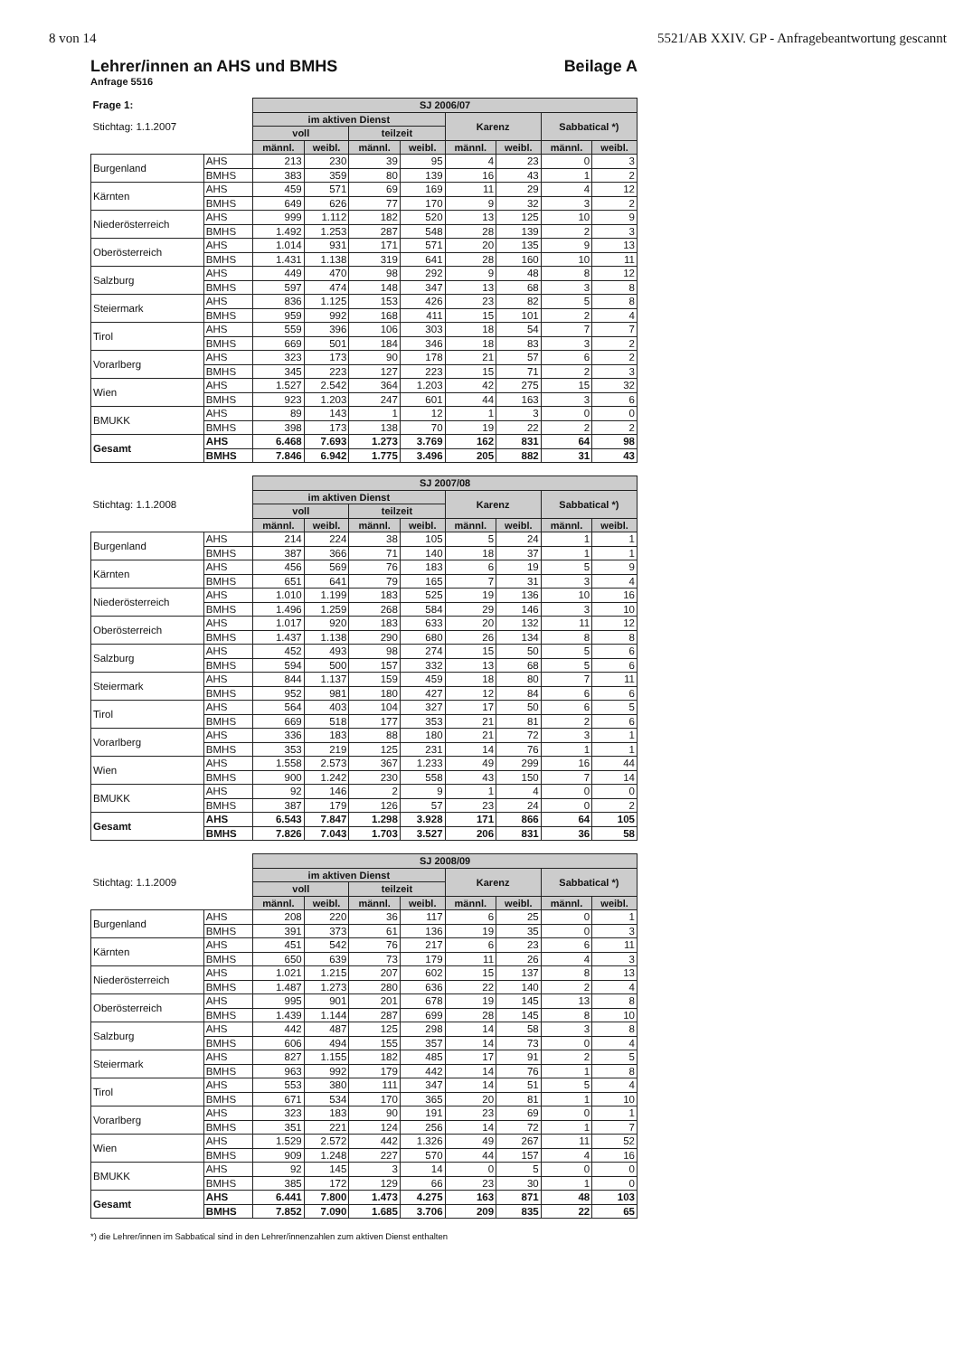8 von 14 5521/AB XXIV. GP - Anfragebeantwortung gescannt
Lehrer/innen an AHS und BMHS Beilage A
Anfrage 5516
| Frage 1: | | SJ 2006/07 | | | | | | | |
| Stichtag: 1.1.2007 | | im aktiven Dienst | | | | Karenz | | Sabbatical *) | |
| | | voll | | teilzeit | | | | | |
| | | männl. | weibl. | männl. | weibl. | männl. | weibl. | männl. | weibl. |
| Burgenland | AHS | 213 | 230 | 39 | 95 | 4 | 23 | 0 | 3 |
| | BMHS | 383 | 359 | 80 | 139 | 16 | 43 | 1 | 2 |
| Kärnten | AHS | 459 | 571 | 69 | 169 | 11 | 29 | 4 | 12 |
| | BMHS | 649 | 626 | 77 | 170 | 9 | 32 | 3 | 2 |
| Niederösterreich | AHS | 999 | 1.112 | 182 | 520 | 13 | 125 | 10 | 9 |
| | BMHS | 1.492 | 1.253 | 287 | 548 | 28 | 139 | 2 | 3 |
| Oberösterreich | AHS | 1.014 | 931 | 171 | 571 | 20 | 135 | 9 | 13 |
| | BMHS | 1.431 | 1.138 | 319 | 641 | 28 | 160 | 10 | 11 |
| Salzburg | AHS | 449 | 470 | 98 | 292 | 9 | 48 | 8 | 12 |
| | BMHS | 597 | 474 | 148 | 347 | 13 | 68 | 3 | 8 |
| Steiermark | AHS | 836 | 1.125 | 153 | 426 | 23 | 82 | 5 | 8 |
| | BMHS | 959 | 992 | 168 | 411 | 15 | 101 | 2 | 4 |
| Tirol | AHS | 559 | 396 | 106 | 303 | 18 | 54 | 7 | 7 |
| | BMHS | 669 | 501 | 184 | 346 | 18 | 83 | 3 | 2 |
| Vorarlberg | AHS | 323 | 173 | 90 | 178 | 21 | 57 | 6 | 2 |
| | BMHS | 345 | 223 | 127 | 223 | 15 | 71 | 2 | 3 |
| Wien | AHS | 1.527 | 2.542 | 364 | 1.203 | 42 | 275 | 15 | 32 |
| | BMHS | 923 | 1.203 | 247 | 601 | 44 | 163 | 3 | 6 |
| BMUKK | AHS | 89 | 143 | 1 | 12 | 1 | 3 | 0 | 0 |
| | BMHS | 398 | 173 | 138 | 70 | 19 | 22 | 2 | 2 |
| Gesamt | AHS | 6.468 | 7.693 | 1.273 | 3.769 | 162 | 831 | 64 | 98 |
| | BMHS | 7.846 | 6.942 | 1.775 | 3.496 | 205 | 882 | 31 | 43 |
| | | SJ 2007/08 | | | | | | | |
| Stichtag: 1.1.2008 | | im aktiven Dienst | | | | Karenz | | Sabbatical *) | |
| | | voll | | teilzeit | | | | | |
| | | männl. | weibl. | männl. | weibl. | männl. | weibl. | männl. | weibl. |
| Burgenland | AHS | 214 | 224 | 38 | 105 | 5 | 24 | 1 | 1 |
| | BMHS | 387 | 366 | 71 | 140 | 18 | 37 | 1 | 1 |
| Kärnten | AHS | 456 | 569 | 76 | 183 | 6 | 19 | 5 | 9 |
| | BMHS | 651 | 641 | 79 | 165 | 7 | 31 | 3 | 4 |
| Niederösterreich | AHS | 1.010 | 1.199 | 183 | 525 | 19 | 136 | 10 | 16 |
| | BMHS | 1.496 | 1.259 | 268 | 584 | 29 | 146 | 3 | 10 |
| Oberösterreich | AHS | 1.017 | 920 | 183 | 633 | 20 | 132 | 11 | 12 |
| | BMHS | 1.437 | 1.138 | 290 | 680 | 26 | 134 | 8 | 8 |
| Salzburg | AHS | 452 | 493 | 98 | 274 | 15 | 50 | 5 | 6 |
| | BMHS | 594 | 500 | 157 | 332 | 13 | 68 | 5 | 6 |
| Steiermark | AHS | 844 | 1.137 | 159 | 459 | 18 | 80 | 7 | 11 |
| | BMHS | 952 | 981 | 180 | 427 | 12 | 84 | 6 | 6 |
| Tirol | AHS | 564 | 403 | 104 | 327 | 17 | 50 | 6 | 5 |
| | BMHS | 669 | 518 | 177 | 353 | 21 | 81 | 2 | 6 |
| Vorarlberg | AHS | 336 | 183 | 88 | 180 | 21 | 72 | 3 | 1 |
| | BMHS | 353 | 219 | 125 | 231 | 14 | 76 | 1 | 1 |
| Wien | AHS | 1.558 | 2.573 | 367 | 1.233 | 49 | 299 | 16 | 44 |
| | BMHS | 900 | 1.242 | 230 | 558 | 43 | 150 | 7 | 14 |
| BMUKK | AHS | 92 | 146 | 2 | 9 | 1 | 4 | 0 | 0 |
| | BMHS | 387 | 179 | 126 | 57 | 23 | 24 | 0 | 2 |
| Gesamt | AHS | 6.543 | 7.847 | 1.298 | 3.928 | 171 | 866 | 64 | 105 |
| | BMHS | 7.826 | 7.043 | 1.703 | 3.527 | 206 | 831 | 36 | 58 |
| | | SJ 2008/09 | | | | | | | |
| Stichtag: 1.1.2009 | | im aktiven Dienst | | | | Karenz | | Sabbatical *) | |
| | | voll | | teilzeit | | | | | |
| | | männl. | weibl. | männl. | weibl. | männl. | weibl. | männl. | weibl. |
| Burgenland | AHS | 208 | 220 | 36 | 117 | 6 | 25 | 0 | 1 |
| | BMHS | 391 | 373 | 61 | 136 | 19 | 35 | 0 | 3 |
| Kärnten | AHS | 451 | 542 | 76 | 217 | 6 | 23 | 6 | 11 |
| | BMHS | 650 | 639 | 73 | 179 | 11 | 26 | 4 | 3 |
| Niederösterreich | AHS | 1.021 | 1.215 | 207 | 602 | 15 | 137 | 8 | 13 |
| | BMHS | 1.487 | 1.273 | 280 | 636 | 22 | 140 | 2 | 4 |
| Oberösterreich | AHS | 995 | 901 | 201 | 678 | 19 | 145 | 13 | 8 |
| | BMHS | 1.439 | 1.144 | 287 | 699 | 28 | 145 | 8 | 10 |
| Salzburg | AHS | 442 | 487 | 125 | 298 | 14 | 58 | 3 | 8 |
| | BMHS | 606 | 494 | 155 | 357 | 14 | 73 | 0 | 4 |
| Steiermark | AHS | 827 | 1.155 | 182 | 485 | 17 | 91 | 2 | 5 |
| | BMHS | 963 | 992 | 179 | 442 | 14 | 76 | 1 | 8 |
| Tirol | AHS | 553 | 380 | 111 | 347 | 14 | 51 | 5 | 4 |
| | BMHS | 671 | 534 | 170 | 365 | 20 | 81 | 1 | 10 |
| Vorarlberg | AHS | 323 | 183 | 90 | 191 | 23 | 69 | 0 | 1 |
| | BMHS | 351 | 221 | 124 | 256 | 14 | 72 | 1 | 7 |
| Wien | AHS | 1.529 | 2.572 | 442 | 1.326 | 49 | 267 | 11 | 52 |
| | BMHS | 909 | 1.248 | 227 | 570 | 44 | 157 | 4 | 16 |
| BMUKK | AHS | 92 | 145 | 3 | 14 | 0 | 5 | 0 | 0 |
| | BMHS | 385 | 172 | 129 | 66 | 23 | 30 | 1 | 0 |
| Gesamt | AHS | 6.441 | 7.800 | 1.473 | 4.275 | 163 | 871 | 48 | 103 |
| | BMHS | 7.852 | 7.090 | 1.685 | 3.706 | 209 | 835 | 22 | 65 |
*) die Lehrer/innen im Sabbatical sind in den Lehrer/innenzahlen zum aktiven Dienst enthalten